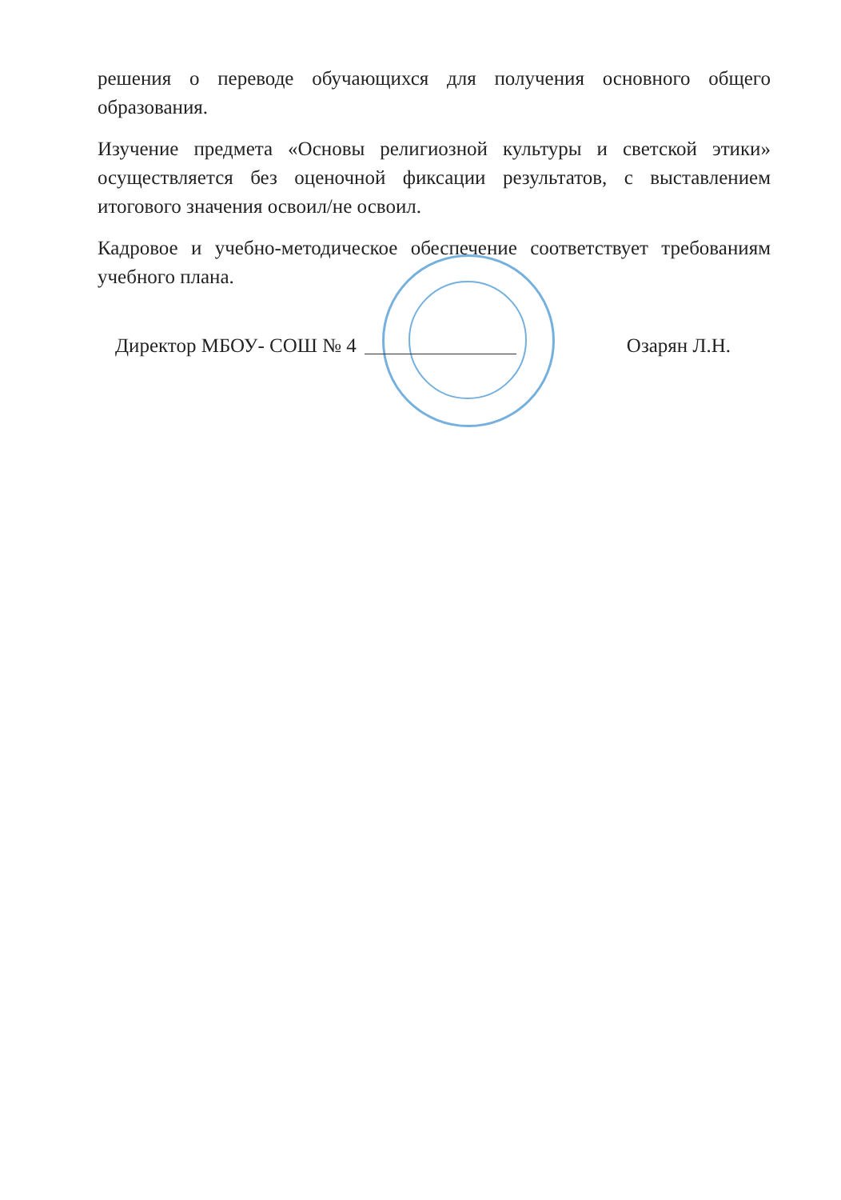решения о переводе обучающихся для получения основного общего образования.
Изучение предмета «Основы религиозной культуры и светской этики» осуществляется без оценочной фиксации результатов, с выставлением итогового значения освоил/не освоил.
Кадровое и учебно-методическое обеспечение соответствует требованиям учебного плана.
Директор МБОУ- СОШ № 4 Озарян Л.Н.